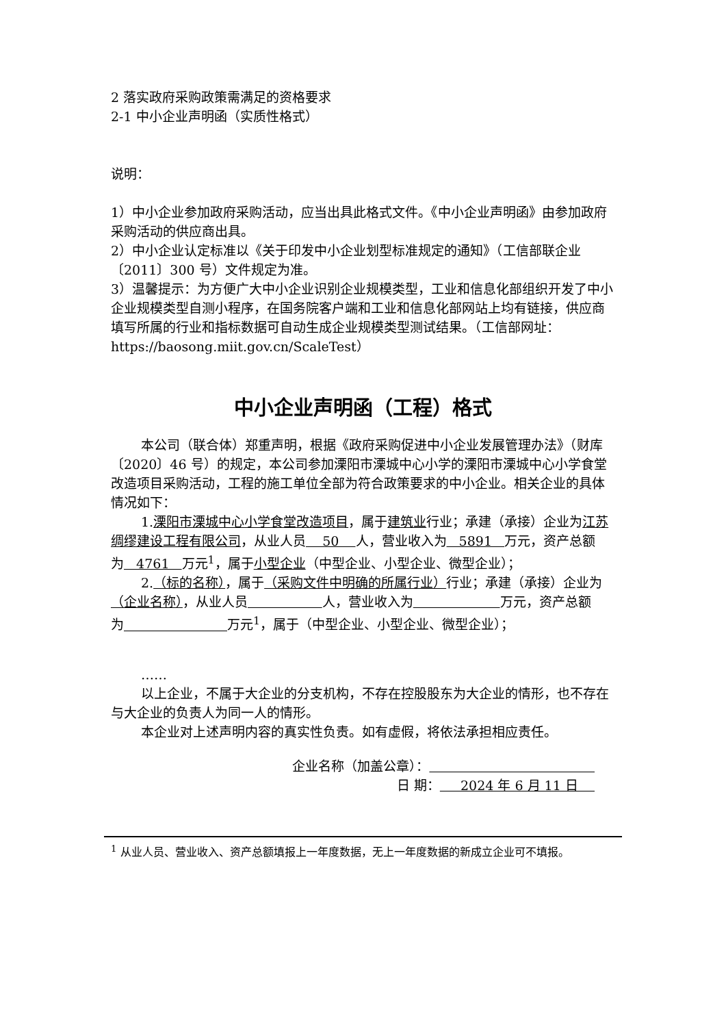2 落实政府采购政策需满足的资格要求
2-1 中小企业声明函（实质性格式）
说明：
1）中小企业参加政府采购活动，应当出具此格式文件。《中小企业声明函》由参加政府采购活动的供应商出具。
2）中小企业认定标准以《关于印发中小企业划型标准规定的通知》（工信部联企业〔2011〕300 号）文件规定为准。
3）温馨提示：为方便广大中小企业识别企业规模类型，工业和信息化部组织开发了中小企业规模类型自测小程序，在国务院客户端和工业和信息化部网站上均有链接，供应商填写所属的行业和指标数据可自动生成企业规模类型测试结果。（工信部网址：https://baosong.miit.gov.cn/ScaleTest）
中小企业声明函（工程）格式
本公司（联合体）郑重声明，根据《政府采购促进中小企业发展管理办法》（财库〔2020〕46 号）的规定，本公司参加溧阳市溧城中心小学的溧阳市溧城中心小学食堂改造项目采购活动，工程的施工单位全部为符合政策要求的中小企业。相关企业的具体情况如下：
1.溧阳市溧城中心小学食堂改造项目，属于建筑业行业；承建（承接）企业为江苏绸缪建设工程有限公司，从业人员 50 人，营业收入为 5891 万元，资产总额为 4761 万元<sup>1</sup>，属于小型企业（中型企业、小型企业、微型企业）；
2.（标的名称），属于（采购文件中明确的所属行业）行业；承建（承接）企业为（企业名称），从业人员 人，营业收入为 万元，资产总额为 万元<sup>1</sup>，属于（中型企业、小型企业、微型企业）；
……
以上企业，不属于大企业的分支机构，不存在控股股东为大企业的情形，也不存在与大企业的负责人为同一人的情形。
本企业对上述声明内容的真实性负责。如有虚假，将依法承担相应责任。
企业名称（加盖公章）：
日 期： 2024 年 6 月 11 日
<sup>1</sup> 从业人员、营业收入、资产总额填报上一年度数据，无上一年度数据的新成立企业可不填报。